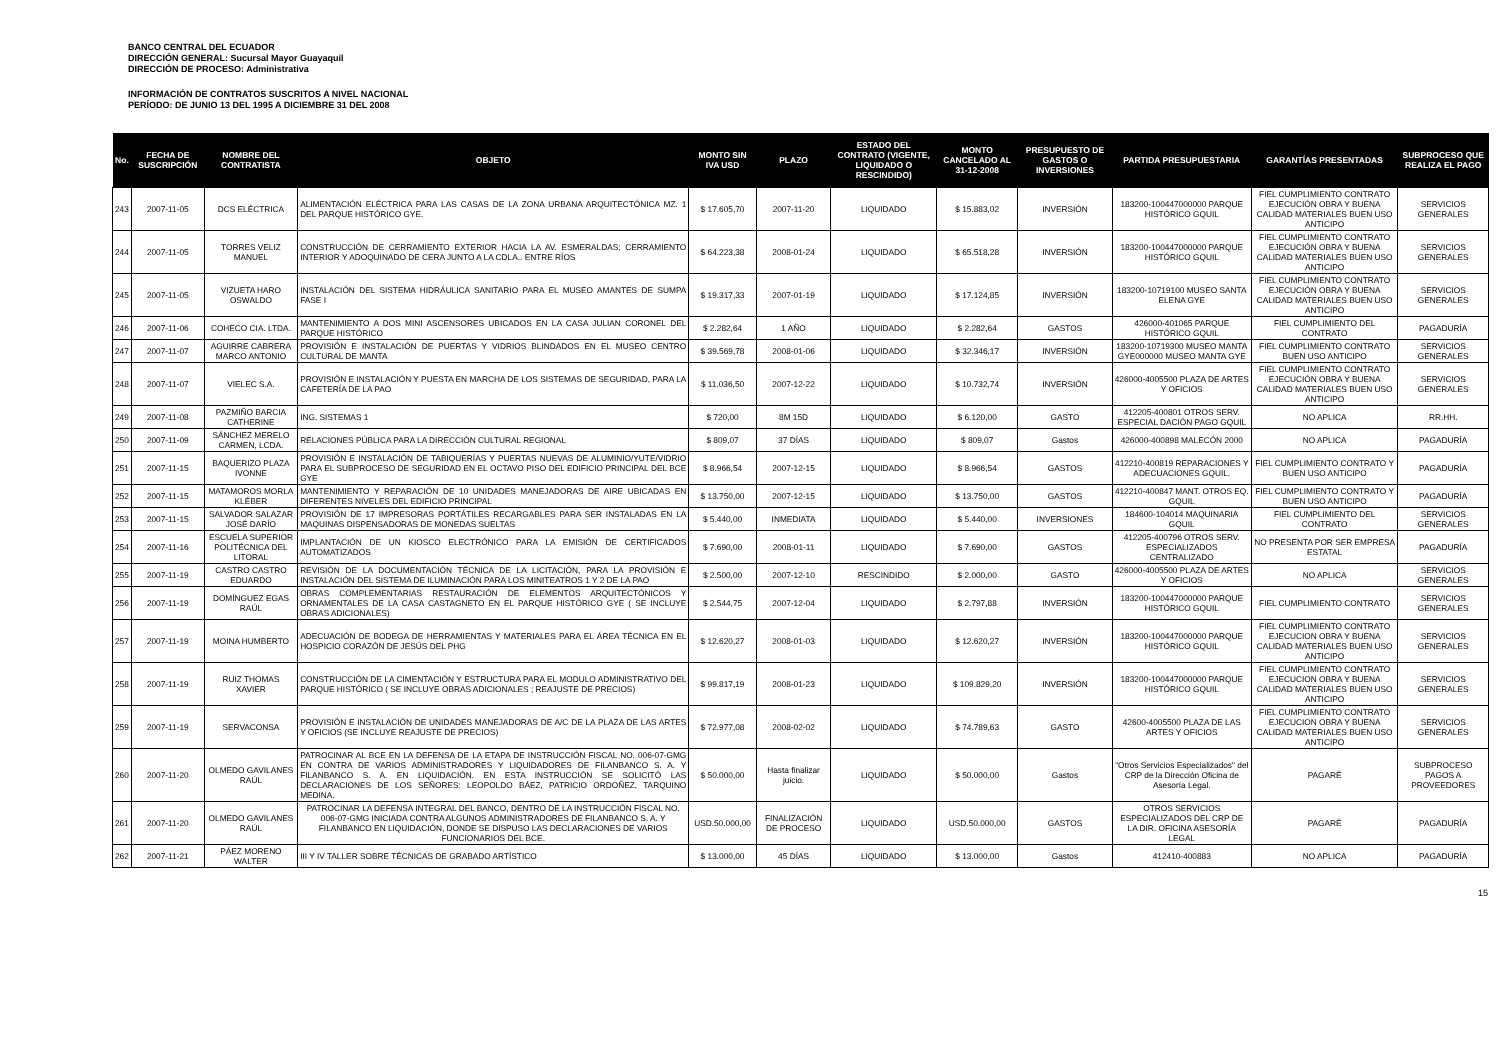BANCO CENTRAL DEL ECUADOR
DIRECCIÓN GENERAL: Sucursal Mayor Guayaquil
DIRECCIÓN DE PROCESO: Administrativa
INFORMACIÓN DE CONTRATOS SUSCRITOS A NIVEL NACIONAL
PERÍODO: DE JUNIO 13 DEL 1995 A DICIEMBRE 31 DEL 2008
| No. | FECHA DE SUSCRIPCIÓN | NOMBRE DEL CONTRATISTA | OBJETO | MONTO SIN IVA USD | PLAZO | ESTADO DEL CONTRATO (VIGENTE, LIQUIDADO O RESCINDIDO) | MONTO CANCELADO AL 31-12-2008 | PRESUPUESTO DE GASTOS O INVERSIONES | PARTIDA PRESUPUESTARIA | GARANTÍAS PRESENTADAS | SUBPROCESO QUE REALIZA EL PAGO |
| --- | --- | --- | --- | --- | --- | --- | --- | --- | --- | --- | --- |
| 243 | 2007-11-05 | DCS ELÉCTRICA | ALIMENTACIÓN ELÉCTRICA PARA LAS CASAS DE LA ZONA URBANA ARQUITECTÓNICA MZ. 1 DEL PARQUE HISTÓRICO GYE. | $ 17.605,70 | 2007-11-20 | LIQUIDADO | $ 15.883,02 | INVERSIÓN | 183200-100447000000 PARQUE HISTÓRICO GQUIL | FIEL CUMPLIMIENTO CONTRATO EJECUCIÓN OBRA Y BUENA CALIDAD MATERIALES BUEN USO ANTICIPO | SERVICIOS GENERALES |
| 244 | 2007-11-05 | TORRES VELIZ MANUEL | CONSTRUCCIÓN DE CERRAMIENTO EXTERIOR HACIA LA AV. ESMERALDAS; CERRAMIENTO INTERIOR Y ADOQUINADO DE CERA JUNTO A LA CDLA.. ENTRE RÍOS | $ 64.223,38 | 2008-01-24 | LIQUIDADO | $ 65.518,28 | INVERSIÓN | 183200-100447000000 PARQUE HISTÓRICO GQUIL | FIEL CUMPLIMIENTO CONTRATO EJECUCIÓN OBRA Y BUENA CALIDAD MATERIALES BUEN USO ANTICIPO | SERVICIOS GENERALES |
| 245 | 2007-11-05 | VIZUETA HARO OSWALDO | INSTALACIÓN DEL SISTEMA HIDRÁULICA SANITARIO PARA EL MUSEO AMANTES DE SUMPA FASE I | $ 19.317,33 | 2007-01-19 | LIQUIDADO | $ 17.124,85 | INVERSIÓN | 183200-10719100 MUSEO SANTA ELENA GYE | FIEL CUMPLIMIENTO CONTRATO EJECUCIÓN OBRA Y BUENA CALIDAD MATERIALES BUEN USO ANTICIPO | SERVICIOS GENERALES |
| 246 | 2007-11-06 | COHECO CIA. LTDA. | MANTENIMIENTO A DOS MINI ASCENSORES UBICADOS EN LA CASA JULIAN CORONEL DEL PARQUE HISTÓRICO | $ 2.282,64 | 1 AÑO | LIQUIDADO | $ 2.282,64 | GASTOS | 426000-401065 PARQUE HISTÓRICO GQUIL | FIEL CUMPLIMIENTO DEL CONTRATO | PAGADURÍA |
| 247 | 2007-11-07 | AGUIRRE CABRERA MARCO ANTONIO | PROVISIÓN E INSTALACIÓN DE PUERTAS Y VIDRIOS BLINDADOS EN EL MUSEO CENTRO CULTURAL DE MANTA | $ 39.569,78 | 2008-01-06 | LIQUIDADO | $ 32.346,17 | INVERSIÓN | 183200-10719300 MUSEO MANTA GYE000000 MUSEO MANTA GYE | FIEL CUMPLIMIENTO CONTRATO BUEN USO ANTICIPO | SERVICIOS GENERALES |
| 248 | 2007-11-07 | VIELEC S.A. | PROVISIÓN E INSTALACIÓN Y PUESTA EN MARCHA DE LOS SISTEMAS DE SEGURIDAD, PARA LA CAFETERÍA DE LA PAO | $ 11.036,50 | 2007-12-22 | LIQUIDADO | $ 10.732,74 | INVERSIÓN | 426000-4005500 PLAZA DE ARTES Y OFICIOS | FIEL CUMPLIMIENTO CONTRATO EJECUCIÓN OBRA Y BUENA CALIDAD MATERIALES BUEN USO ANTICIPO | SERVICIOS GENERALES |
| 249 | 2007-11-08 | PAZMIÑO BARCIA CATHERINE | ING. SISTEMAS 1 | $ 720,00 | 8M 15D | LIQUIDADO | $ 6.120,00 | GASTO | 412205-400801 OTROS SERV. ESPECIAL DACIÓN PAGO GQUIL | NO APLICA | RR.HH. |
| 250 | 2007-11-09 | SÁNCHEZ MERELO CARMEN, LCDA. | RELACIONES PÚBLICA PARA LA DIRECCIÓN CULTURAL REGIONAL | $ 809,07 | 37 DÍAS | LIQUIDADO | $ 809,07 | Gastos | 426000-400898 MALECÓN 2000 | NO APLICA | PAGADURÍA |
| 251 | 2007-11-15 | BAQUERIZO PLAZA IVONNE | PROVISIÓN E INSTALACIÓN DE TABIQUERÍAS Y PUERTAS NUEVAS DE ALUMINIO/YUTE/VIDRIO PARA EL SUBPROCESO DE SEGURIDAD EN EL OCTAVO PISO DEL EDIFICIO PRINCIPAL DEL BCE GYE | $ 8.966,54 | 2007-12-15 | LIQUIDADO | $ 8.966,54 | GASTOS | 412210-400819 REPARACIONES Y ADECUACIONES GQUIL. | FIEL CUMPLIMIENTO CONTRATO Y BUEN USO ANTICIPO | PAGADURÍA |
| 252 | 2007-11-15 | MATAMOROS MORLA KLÉBER | MANTENIMIENTO Y REPARACIÓN DE 10 UNIDADES MANEJADORAS DE AIRE UBICADAS EN DIFERENTES NIVELES DEL EDIFICIO PRINCIPAL | $ 13.750,00 | 2007-12-15 | LIQUIDADO | $ 13.750,00 | GASTOS | 412210-400847 MANT. OTROS EQ. GQUIL | FIEL CUMPLIMIENTO CONTRATO Y BUEN USO ANTICIPO | PAGADURÍA |
| 253 | 2007-11-15 | SALVADOR SALAZAR JOSÉ DARÍO | PROVISIÓN DE 17 IMPRESORAS PORTÁTILES RECARGABLES PARA SER INSTALADAS EN LA MAQUINAS DISPENSADORAS DE MONEDAS SUELTAS | $ 5.440,00 | INMEDIATA | LIQUIDADO | $ 5.440,00 | INVERSIONES | 184600-104014 MAQUINARIA GQUIL | FIEL CUMPLIMIENTO DEL CONTRATO | SERVICIOS GENERALES |
| 254 | 2007-11-16 | ESCUELA SUPERIOR POLITÉCNICA DEL LITORAL | IMPLANTACIÓN DE UN KIOSCO ELECTRÓNICO PARA LA EMISIÓN DE CERTIFICADOS AUTOMATIZADOS | $ 7.690,00 | 2008-01-11 | LIQUIDADO | $ 7.690,00 | GASTOS | 412205-400796 OTROS SERV. ESPECIALIZADOS CENTRALIZADO | NO PRESENTA POR SER EMPRESA ESTATAL | PAGADURÍA |
| 255 | 2007-11-19 | CASTRO CASTRO EDUARDO | REVISIÓN DE LA DOCUMENTACIÓN TÉCNICA DE LA LICITACIÓN, PARA LA PROVISIÓN E INSTALACIÓN DEL SISTEMA DE ILUMINACIÓN PARA LOS MINITEATROS 1 Y 2 DE LA PAO | $ 2.500,00 | 2007-12-10 | RESCINDIDO | $ 2.000,00 | GASTO | 426000-4005500 PLAZA DE ARTES Y OFICIOS | NO APLICA | SERVICIOS GENERALES |
| 256 | 2007-11-19 | DOMÍNGUEZ EGAS RAÚL | OBRAS COMPLEMENTARIAS RESTAURACIÓN DE ELEMENTOS ARQUITECTÓNICOS Y ORNAMENTALES DE LA CASA CASTAGNETO EN EL PARQUE HISTÓRICO GYE ( SE INCLUYE OBRAS ADICIONALES) | $ 2.544,75 | 2007-12-04 | LIQUIDADO | $ 2.797,88 | INVERSIÓN | 183200-100447000000 PARQUE HISTÓRICO GQUIL | FIEL CUMPLIMIENTO CONTRATO | SERVICIOS GENERALES |
| 257 | 2007-11-19 | MOINA HUMBERTO | ADECUACIÓN DE BODEGA DE HERRAMIENTAS Y MATERIALES PARA EL ÁREA TÉCNICA EN EL HOSPICIO CORAZÓN DE JESÚS DEL PHG | $ 12.620,27 | 2008-01-03 | LIQUIDADO | $ 12.620,27 | INVERSIÓN | 183200-100447000000 PARQUE HISTÓRICO GQUIL | FIEL CUMPLIMIENTO CONTRATO EJECUCION OBRA Y BUENA CALIDAD MATERIALES BUEN USO ANTICIPO | SERVICIOS GENERALES |
| 258 | 2007-11-19 | RUIZ THOMAS XAVIER | CONSTRUCCIÓN DE LA CIMENTACIÓN Y ESTRUCTURA PARA EL MODULO ADMINISTRATIVO DEL PARQUE HISTÓRICO ( SE INCLUYE OBRAS ADICIONALES ; REAJUSTE DE PRECIOS) | $ 99.817,19 | 2008-01-23 | LIQUIDADO | $ 109.829,20 | INVERSIÓN | 183200-100447000000 PARQUE HISTÓRICO GQUIL | FIEL CUMPLIMIENTO CONTRATO EJECUCION OBRA Y BUENA CALIDAD MATERIALES BUEN USO ANTICIPO | SERVICIOS GENERALES |
| 259 | 2007-11-19 | SERVACONSA | PROVISIÓN E INSTALACIÓN DE UNIDADES MANEJADORAS DE A/C DE LA PLAZA DE LAS ARTES Y OFICIOS (SE INCLUYE REAJUSTE DE PRECIOS) | $ 72.977,08 | 2008-02-02 | LIQUIDADO | $ 74.789,63 | GASTO | 42600-4005500 PLAZA DE LAS ARTES Y OFICIOS | FIEL CUMPLIMIENTO CONTRATO EJECUCION OBRA Y BUENA CALIDAD MATERIALES BUEN USO ANTICIPO | SERVICIOS GENERALES |
| 260 | 2007-11-20 | OLMEDO GAVILANES RAÚL | PATROCINAR AL BCE EN LA DEFENSA DE LA ETAPA DE INSTRUCCIÓN FISCAL NO. 006-07-GMG EN CONTRA DE VARIOS ADMINISTRADORES Y LIQUIDADORES DE FILANBANCO S. A. Y FILANBANCO S. A. EN LIQUIDACIÓN. EN ESTA INSTRUCCIÓN SE SOLICITÓ LAS DECLARACIONES DE LOS SEÑORES: LEOPOLDO BÁEZ, PATRICIO ORDOÑEZ, TARQUINO MEDINA. | $ 50.000,00 | Hasta finalizar juicio. | LIQUIDADO | $ 50.000,00 | Gastos | "Otros Servicios Especializados" del CRP de la Dirección Oficina de Asesoría Legal. | PAGARÉ | SUBPROCESO PAGOS A PROVEEDORES |
| 261 | 2007-11-20 | OLMEDO GAVILANES RAÚL | PATROCINAR LA DEFENSA INTEGRAL DEL BANCO, DENTRO DE LA INSTRUCCIÓN FISCAL NO. 006-07-GMG INICIADA CONTRA ALGUNOS ADMINISTRADORES DE FILANBANCO S. A. Y FILANBANCO EN LIQUIDACIÓN, DONDE SE DISPUSO LAS DECLARACIONES DE VARIOS FUNCIONARIOS DEL BCE. | USD.50.000,00 | FINALIZACIÓN DE PROCESO | LIQUIDADO | USD.50.000,00 | GASTOS | OTROS SERVICIOS ESPECIALIZADOS DEL CRP DE LA DIR. OFICINA ASESORÍA LEGAL | PAGARÉ | PAGADURÍA |
| 262 | 2007-11-21 | PÁEZ MORENO WALTER | III Y IV TALLER SOBRE TÉCNICAS DE GRABADO ARTÍSTICO | $ 13.000,00 | 45 DÍAS | LIQUIDADO | $ 13.000,00 | Gastos | 412410-400883 | NO APLICA | PAGADURÍA |
15